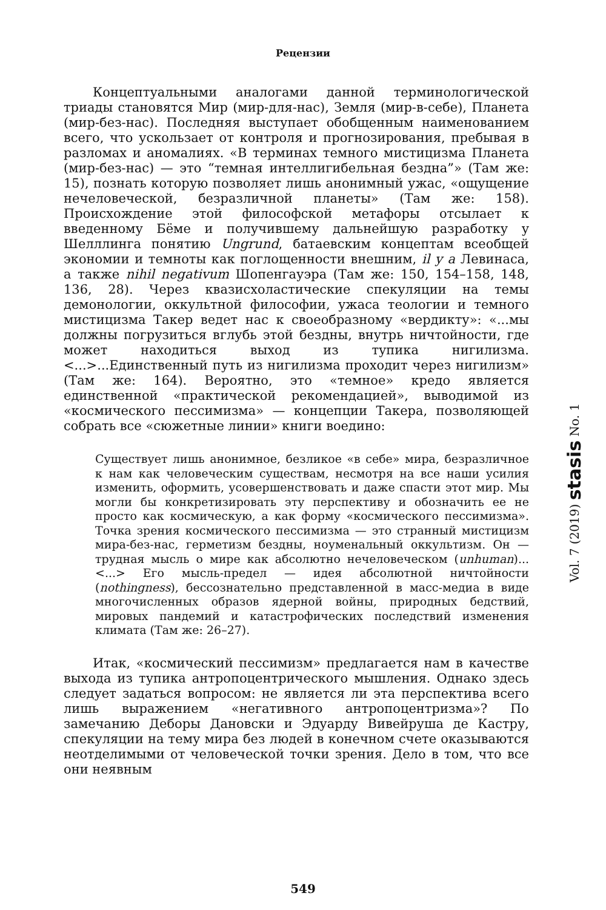Рецензии
Концептуальными аналогами данной терминологической триады становятся Мир (мир-для-нас), Земля (мир-в-себе), Планета (мир-без-нас). Последняя выступает обобщенным наименованием всего, что ускользает от контроля и прогнозирования, пребывая в разломах и аномалиях. «В терминах темного мистицизма Планета (мир-без-нас) — это “темная интеллигибельная бездна”» (Там же: 15), познать которую позволяет лишь анонимный ужас, «ощущение нечеловеческой, безразличной планеты» (Там же: 158). Происхождение этой философской метафоры отсылает к введенному Бёме и получившему дальнейшую разработку у Шелллинга понятию Ungrund, батаевским концептам всеобщей экономии и темноты как поглощенности внешним, il y a Левинаса, а также nihil negativum Шопенгауэра (Там же: 150, 154–158, 148, 136, 28). Через квазисхоластические спекуляции на темы демонологии, оккультной философии, ужаса теологии и темного мистицизма Такер ведет нас к своеобразному «вердикту»: «...мы должны погрузиться вглубь этой бездны, внутрь ничтойности, где может находиться выход из тупика нигилизма. <...>...Единственный путь из нигилизма проходит через нигилизм» (Там же: 164). Вероятно, это «темное» кредо является единственной «практической рекомендацией», выводимой из «космического пессимизма» — концепции Такера, позволяющей собрать все «сюжетные линии» книги воедино:
Существует лишь анонимное, безликое «в себе» мира, безразличное к нам как человеческим существам, несмотря на все наши усилия изменить, оформить, усовершенствовать и даже спасти этот мир. Мы могли бы конкретизировать эту перспективу и обозначить ее не просто как космическую, а как форму «космического пессимизма». Точка зрения космического пессимизма — это странный мистицизм мира-без-нас, герметизм бездны, ноуменальный оккультизм. Он — трудная мысль о мире как абсолютно нечеловеческом (unhuman)...<...> Его мысль-предел — идея абсолютной ничтойности (nothingness), бессознательно представленной в масс-медиа в виде многочисленных образов ядерной войны, природных бедствий, мировых пандемий и катастрофических последствий изменения климата (Там же: 26–27).
Итак, «космический пессимизм» предлагается нам в качестве выхода из тупика антропоцентрического мышления. Однако здесь следует задаться вопросом: не является ли эта перспектива всего лишь выражением «негативного антропоцентризма»? По замечанию Деборы Дановски и Эдуарду Вивейруша де Кастру, спекуляции на тему мира без людей в конечном счете оказываются неотделимыми от человеческой точки зрения. Дело в том, что все они неявным
Vol. 7 (2019) stasis No. 1
549